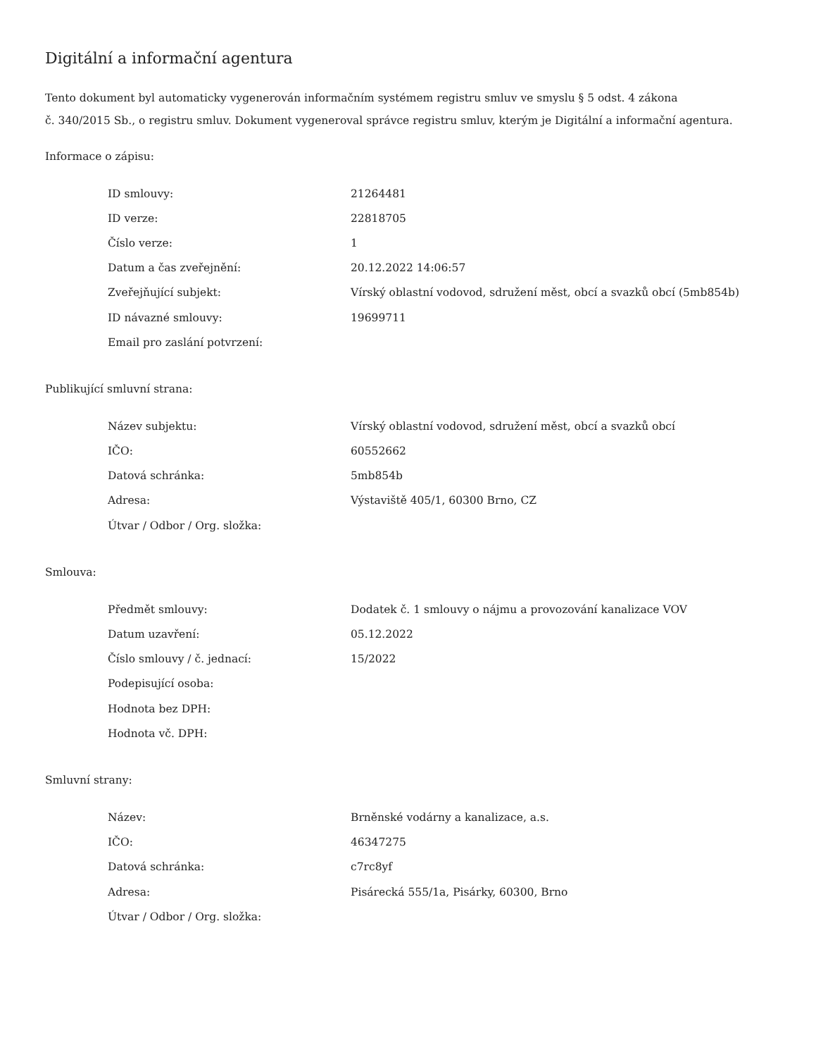Digitální a informační agentura
Tento dokument byl automaticky vygenerován informačním systémem registru smluv ve smyslu § 5 odst. 4 zákona
č. 340/2015 Sb., o registru smluv. Dokument vygeneroval správce registru smluv, kterým je Digitální a informační agentura.
Informace o zápisu:
| ID smlouvy: | 21264481 |
| ID verze: | 22818705 |
| Číslo verze: | 1 |
| Datum a čas zveřejnění: | 20.12.2022 14:06:57 |
| Zveřejňující subjekt: | Vírský oblastní vodovod, sdružení měst, obcí a svazků obcí (5mb854b) |
| ID návazné smlouvy: | 19699711 |
| Email pro zaslání potvrzení: | |
Publikující smluvní strana:
| Název subjektu: | Vírský oblastní vodovod, sdružení měst, obcí a svazků obcí |
| IČO: | 60552662 |
| Datová schránka: | 5mb854b |
| Adresa: | Výstaviště 405/1, 60300 Brno, CZ |
| Útvar / Odbor / Org. složka: | |
Smlouva:
| Předmět smlouvy: | Dodatek č. 1 smlouvy o nájmu a provozování kanalizace VOV |
| Datum uzavření: | 05.12.2022 |
| Číslo smlouvy / č. jednací: | 15/2022 |
| Podepisující osoba: | |
| Hodnota bez DPH: | |
| Hodnota vč. DPH: | |
Smluvní strany:
| Název: | Brněnské vodárny a kanalizace, a.s. |
| IČO: | 46347275 |
| Datová schránka: | c7rc8yf |
| Adresa: | Pisárecká 555/1a, Pisárky, 60300, Brno |
| Útvar / Odbor / Org. složka: | |